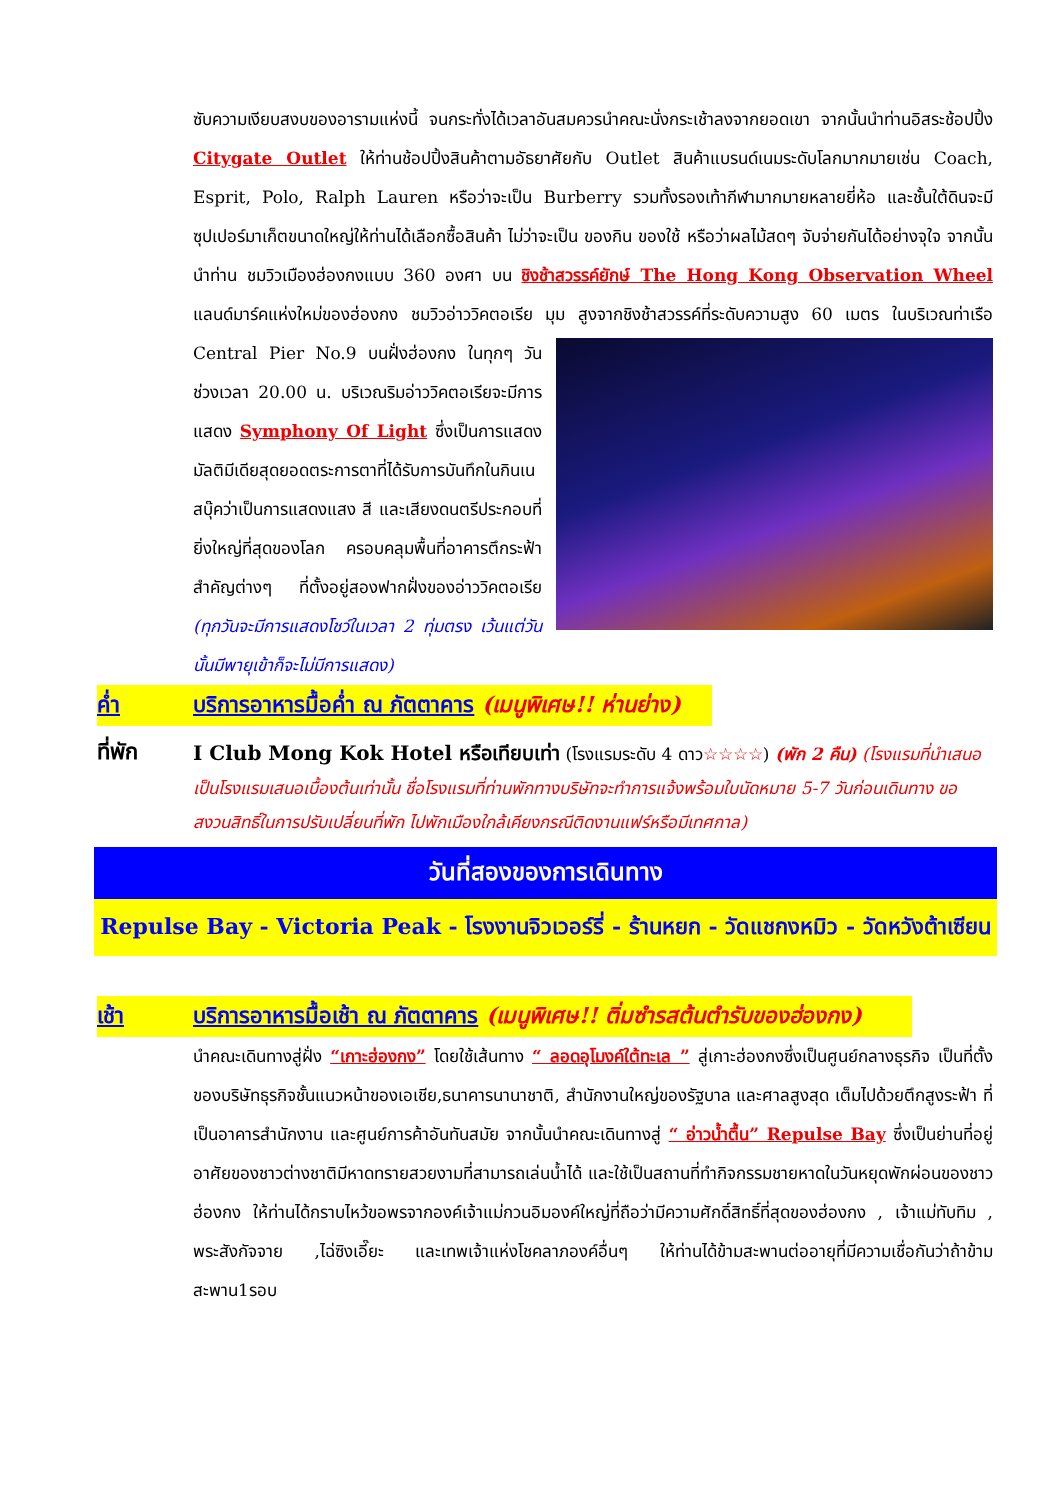ซับความเงียบสงบของอารามแห่งนี้ จนกระทั่งได้เวลาอันสมควรนำคณะนั่งกระเช้าลงจากยอดเขา จากนั้นนำท่านอิสระช้อปปิ้ง Citygate Outlet ให้ท่านช้อปปิ้งสินค้าตามอัธยาศัยกับ Outlet สินค้าแบรนด์เนมระดับโลกมากมายเช่น Coach, Esprit, Polo, Ralph Lauren หรือว่าจะเป็น Burberry รวมทั้งรองเท้ากีฬามากมายหลายยี่ห้อ และชั้นใต้ดินจะมีซุปเปอร์มาเก็ตขนาดใหญ่ให้ท่านได้เลือกซื้อสินค้า ไม่ว่าจะเป็น ของกิน ของใช้ หรือว่าผลไม้สดๆ จับจ่ายกันได้อย่างจุใจ จากนั้นนำท่าน ชมวิวเมืองฮ่องกงแบบ 360 องศา บน ชิงช้าสวรรค์ยักษ์ The Hong Kong Observation Wheel แลนด์มาร์คแห่งใหม่ของฮ่องกง ชมวิวอ่าววิคตอเรีย มุม
สูงจากชิงช้าสวรรค์ที่ระดับความสูง 60 เมตร ในบริเวณท่าเรือ Central Pier No.9 บนฝั่งฮ่องกง ในทุกๆ วัน ช่วงเวลา 20.00 น. บริเวณริมอ่าววิคตอเรียจะมีการแสดง Symphony Of Light ซึ่งเป็นการแสดงมัลติมีเดียสุดยอดตระการตาที่ได้รับการบันทึกในกินเนสบุ๊คว่าเป็นการแสดงแสง สี และเสียงดนตรีประกอบที่ยิ่งใหญ่ที่สุดของโลก ครอบคลุมพื้นที่อาคารตึกระฟ้าสำคัญต่างๆ ที่ตั้งอยู่สองฟากฝั่งของอ่าววิคตอเรีย (ทุกวันจะมีการแสดงโชว์ในเวลา 2 ทุ่มตรง เว้นแต่วันนั้นมีพายุเข้าก็จะไม่มีการแสดง)
ค่ำ บริการอาหารมื้อค่ำ ณ ภัตตาคาร (เมนูพิเศษ!! ห่านย่าง)
ที่พัก
I Club Mong Kok Hotel หรือเทียบเท่า (โรงแรมระดับ 4 ดาว☆☆☆☆) (พัก 2 คืน) (โรงแรมที่นำเสนอเป็นโรงแรมเสนอเบื้องต้นเท่านั้น ชื่อโรงแรมที่ท่านพักทางบริษัทจะทำการแจ้งพร้อมใบนัดหมาย 5-7 วันก่อนเดินทาง ขอสงวนสิทธิ์ในการปรับเปลี่ยนที่พัก ไปพักเมืองใกล้เคียงกรณีติดงานแฟร์หรือมีเทศกาล)
วันที่สองของการเดินทาง
Repulse Bay - Victoria Peak - โรงงานจิวเวอร์รี่ - ร้านหยก - วัดแชกงหมิว - วัดหวังต้าเซียน
เช้า บริการอาหารมื้อเช้า ณ ภัตตาคาร (เมนูพิเศษ!! ติ่มซำรสต้นตำรับของฮ่องกง)
นำคณะเดินทางสู่ฝั่ง “เกาะฮ่องกง” โดยใช้เส้นทาง “ ลอดอุโมงค์ใต้ทะเล ” สู่เกาะฮ่องกงซึ่งเป็นศูนย์กลางธุรกิจ เป็นที่ตั้งของบริษัทธุรกิจชั้นแนวหน้าของเอเชีย,ธนาคารนานาชาติ, สำนักงานใหญ่ของรัฐบาล และศาลสูงสุด เต็มไปด้วยตึกสูงระฟ้า ที่เป็นอาคารสำนักงาน และศูนย์การค้าอันทันสมัย จากนั้นนำคณะเดินทางสู่ “ อ่าวน้ำตื้น” Repulse Bay ซึ่งเป็นย่านที่อยู่อาศัยของชาวต่างชาติมีหาดทรายสวยงามที่สามารถเล่นน้ำได้ และใช้เป็นสถานที่ทำกิจกรรมชายหาดในวันหยุดพักผ่อนของชาวฮ่องกง ให้ท่านได้กราบไหว้ขอพรจากองค์เจ้าแม่กวนอิมองค์ใหญ่ที่ถือว่ามีความศักดิ์สิทธิ์ที่สุดของฮ่องกง , เจ้าแม่ทับทิม , พระสังกัจจาย ,ไฉ่ซิงเอี๊ยะ และเทพเจ้าแห่งโชคลาภองค์อื่นๆ ให้ท่านได้ข้ามสะพานต่ออายุที่มีความเชื่อกันว่าถ้าข้ามสะพาน1รอบ